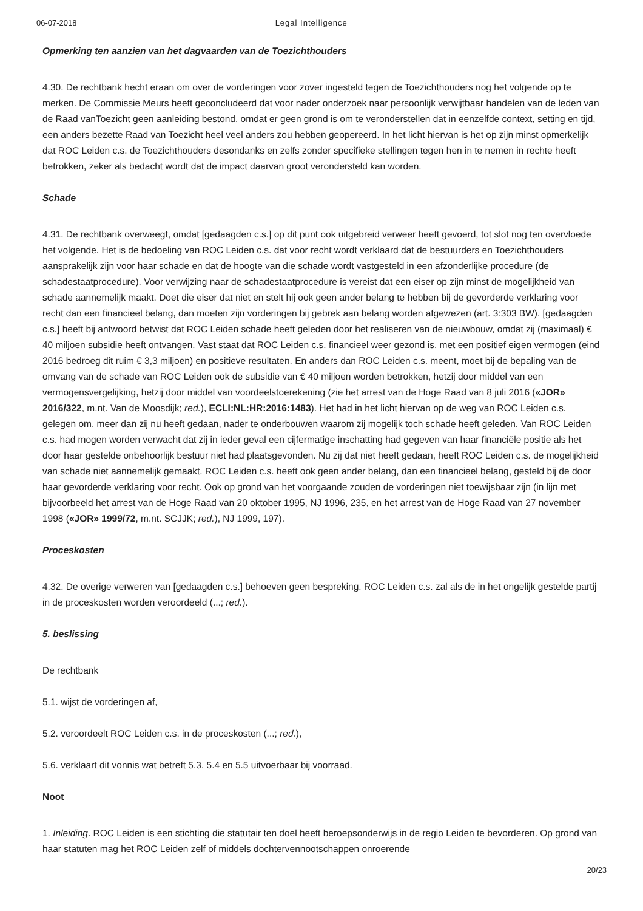06-07-2018 Legal Intelligence
Opmerking ten aanzien van het dagvaarden van de Toezichthouders
4.30. De rechtbank hecht eraan om over de vorderingen voor zover ingesteld tegen de Toezichthouders nog het volgende op te merken. De Commissie Meurs heeft geconcludeerd dat voor nader onderzoek naar persoonlijk verwijtbaar handelen van de leden van de Raad vanToezicht geen aanleiding bestond, omdat er geen grond is om te veronderstellen dat in eenzelfde context, setting en tijd, een anders bezette Raad van Toezicht heel veel anders zou hebben geopereerd. In het licht hiervan is het op zijn minst opmerkelijk dat ROC Leiden c.s. de Toezichthouders desondanks en zelfs zonder specifieke stellingen tegen hen in te nemen in rechte heeft betrokken, zeker als bedacht wordt dat de impact daarvan groot verondersteld kan worden.
Schade
4.31. De rechtbank overweegt, omdat [gedaagden c.s.] op dit punt ook uitgebreid verweer heeft gevoerd, tot slot nog ten overvloede het volgende. Het is de bedoeling van ROC Leiden c.s. dat voor recht wordt verklaard dat de bestuurders en Toezichthouders aansprakelijk zijn voor haar schade en dat de hoogte van die schade wordt vastgesteld in een afzonderlijke procedure (de schadestaatprocedure). Voor verwijzing naar de schadestaatprocedure is vereist dat een eiser op zijn minst de mogelijkheid van schade aannemelijk maakt. Doet die eiser dat niet en stelt hij ook geen ander belang te hebben bij de gevorderde verklaring voor recht dan een financieel belang, dan moeten zijn vorderingen bij gebrek aan belang worden afgewezen (art. 3:303 BW). [gedaagden c.s.] heeft bij antwoord betwist dat ROC Leiden schade heeft geleden door het realiseren van de nieuwbouw, omdat zij (maximaal) € 40 miljoen subsidie heeft ontvangen. Vast staat dat ROC Leiden c.s. financieel weer gezond is, met een positief eigen vermogen (eind 2016 bedroeg dit ruim € 3,3 miljoen) en positieve resultaten. En anders dan ROC Leiden c.s. meent, moet bij de bepaling van de omvang van de schade van ROC Leiden ook de subsidie van € 40 miljoen worden betrokken, hetzij door middel van een vermogensvergelijking, hetzij door middel van voordeelstoerekening (zie het arrest van de Hoge Raad van 8 juli 2016 («JOR» 2016/322, m.nt. Van de Moosdijk; red.), ECLI:NL:HR:2016:1483). Het had in het licht hiervan op de weg van ROC Leiden c.s. gelegen om, meer dan zij nu heeft gedaan, nader te onderbouwen waarom zij mogelijk toch schade heeft geleden. Van ROC Leiden c.s. had mogen worden verwacht dat zij in ieder geval een cijfermatige inschatting had gegeven van haar financiële positie als het door haar gestelde onbehoorlijk bestuur niet had plaatsgevonden. Nu zij dat niet heeft gedaan, heeft ROC Leiden c.s. de mogelijkheid van schade niet aannemelijk gemaakt. ROC Leiden c.s. heeft ook geen ander belang, dan een financieel belang, gesteld bij de door haar gevorderde verklaring voor recht. Ook op grond van het voorgaande zouden de vorderingen niet toewijsbaar zijn (in lijn met bijvoorbeeld het arrest van de Hoge Raad van 20 oktober 1995, NJ 1996, 235, en het arrest van de Hoge Raad van 27 november 1998 («JOR» 1999/72, m.nt. SCJJK; red.), NJ 1999, 197).
Proceskosten
4.32. De overige verweren van [gedaagden c.s.] behoeven geen bespreking. ROC Leiden c.s. zal als de in het ongelijk gestelde partij in de proceskosten worden veroordeeld (...; red.).
5. beslissing
De rechtbank
5.1. wijst de vorderingen af,
5.2. veroordeelt ROC Leiden c.s. in de proceskosten (...; red.),
5.6. verklaart dit vonnis wat betreft 5.3, 5.4 en 5.5 uitvoerbaar bij voorraad.
Noot
1. Inleiding. ROC Leiden is een stichting die statutair ten doel heeft beroepsonderwijs in de regio Leiden te bevorderen. Op grond van haar statuten mag het ROC Leiden zelf of middels dochtervennootschappen onroerende
20/23